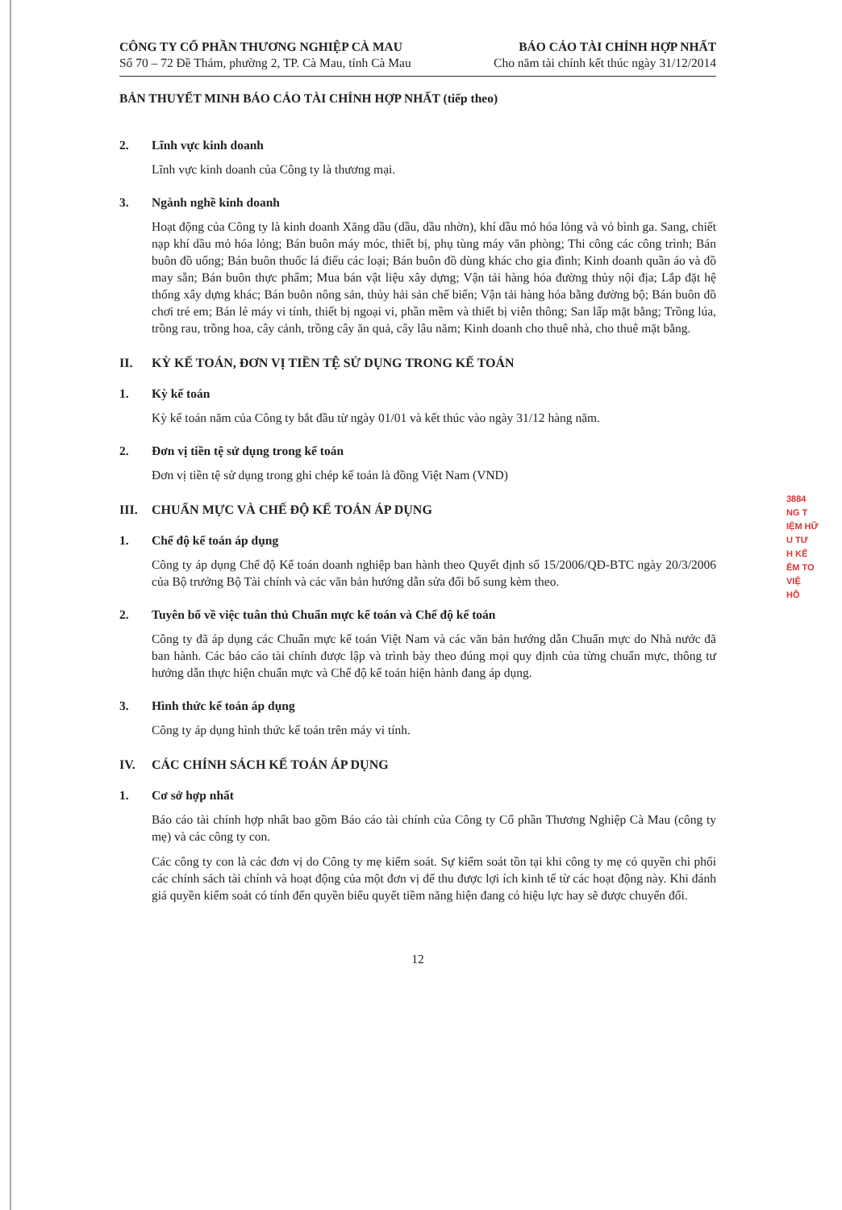CÔNG TY CỔ PHẦN THƯƠNG NGHIỆP CÀ MAU
Số 70 – 72 Đề Thám, phường 2, TP. Cà Mau, tỉnh Cà Mau
BÁO CÁO TÀI CHÍNH HỢP NHẤT
Cho năm tài chính kết thúc ngày 31/12/2014
BẢN THUYẾT MINH BÁO CÁO TÀI CHÍNH HỢP NHẤT (tiếp theo)
2. Lĩnh vực kinh doanh
Lĩnh vực kinh doanh của Công ty là thương mại.
3. Ngành nghề kinh doanh
Hoạt động của Công ty là kinh doanh Xăng dầu (dầu, dầu nhờn), khí dầu mỏ hóa lỏng và vỏ bình ga. Sang, chiết nạp khí dầu mỏ hóa lỏng; Bán buôn máy móc, thiết bị, phụ tùng máy văn phòng; Thi công các công trình; Bán buôn đồ uống; Bán buôn thuốc lá điếu các loại; Bán buôn đồ dùng khác cho gia đình; Kinh doanh quần áo và đồ may sẵn; Bán buôn thực phẩm; Mua bán vật liệu xây dựng; Vận tải hàng hóa đường thủy nội địa; Lắp đặt hệ thống xây dựng khác; Bán buôn nông sản, thủy hải sản chế biến; Vận tải hàng hóa bằng đường bộ; Bán buôn đồ chơi trẻ em; Bán lẻ máy vi tính, thiết bị ngoại vi, phần mềm và thiết bị viễn thông; San lấp mặt bằng; Trồng lúa, trồng rau, trồng hoa, cây cảnh, trồng cây ăn quả, cây lâu năm; Kinh doanh cho thuê nhà, cho thuê mặt bằng.
II. KỲ KẾ TOÁN, ĐƠN VỊ TIỀN TỆ SỬ DỤNG TRONG KẾ TOÁN
1. Kỳ kế toán
Kỳ kế toán năm của Công ty bắt đầu từ ngày 01/01 và kết thúc vào ngày 31/12 hàng năm.
2. Đơn vị tiền tệ sử dụng trong kế toán
Đơn vị tiền tệ sử dụng trong ghi chép kế toán là đồng Việt Nam (VND)
III. CHUẨN MỰC VÀ CHẾ ĐỘ KẾ TOÁN ÁP DỤNG
1. Chế độ kế toán áp dụng
Công ty áp dụng Chế độ Kế toán doanh nghiệp ban hành theo Quyết định số 15/2006/QĐ-BTC ngày 20/3/2006 của Bộ trưởng Bộ Tài chính và các văn bản hướng dẫn sửa đổi bổ sung kèm theo.
2. Tuyên bố về việc tuân thủ Chuẩn mực kế toán và Chế độ kế toán
Công ty đã áp dụng các Chuẩn mực kế toán Việt Nam và các văn bản hướng dẫn Chuẩn mực do Nhà nước đã ban hành. Các báo cáo tài chính được lập và trình bày theo đúng mọi quy định của từng chuẩn mực, thông tư hướng dẫn thực hiện chuẩn mực và Chế độ kế toán hiện hành đang áp dụng.
3. Hình thức kế toán áp dụng
Công ty áp dụng hình thức kế toán trên máy vi tính.
IV. CÁC CHÍNH SÁCH KẾ TOÁN ÁP DỤNG
1. Cơ sở hợp nhất
Báo cáo tài chính hợp nhất bao gồm Báo cáo tài chính của Công ty Cổ phần Thương Nghiệp Cà Mau (công ty mẹ) và các công ty con.
Các công ty con là các đơn vị do Công ty mẹ kiểm soát. Sự kiểm soát tồn tại khi công ty mẹ có quyền chi phối các chính sách tài chính và hoạt động của một đơn vị để thu được lợi ích kinh tế từ các hoạt động này. Khi đánh giá quyền kiểm soát có tính đến quyền biểu quyết tiềm năng hiện đang có hiệu lực hay sẽ được chuyển đổi.
12
3884
NG T
IỆM HỮ
U TƯ
H KẾ
ỂM TO
VIỆ
HỒ